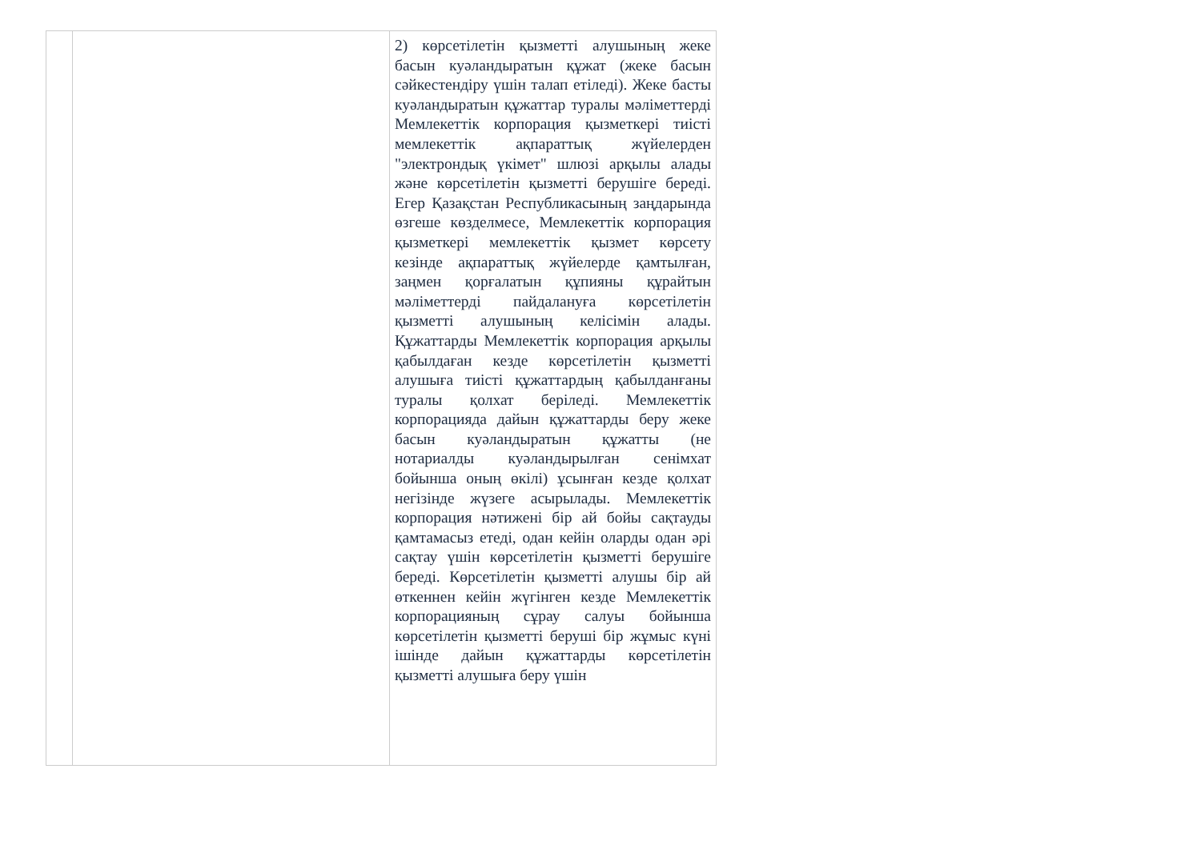| | | 2) көрсетілетін қызметті алушының жеке басын куәландыратын құжат (жеке басын сәйкестендіру үшін талап етіледі). Жеке басты куәландыратын құжаттар туралы мәліметтерді Мемлекеттік корпорация қызметкері тиісті мемлекеттік ақпараттық жүйелерден "электрондық үкімет" шлюзі арқылы алады және көрсетілетін қызметті берушіге береді. Егер Қазақстан Республикасының заңдарында өзгеше көзделмесе, Мемлекеттік корпорация қызметкері мемлекеттік қызмет көрсету кезінде ақпараттық жүйелерде қамтылған, заңмен қорғалатын құпияны құрайтын мәліметтерді пайдалануға көрсетілетін қызметті алушының келісімін алады. Құжаттарды Мемлекеттік корпорация арқылы қабылдаған кезде көрсетілетін қызметті алушыға тиісті құжаттардың қабылданғаны туралы қолхат беріледі. Мемлекеттік корпорацияда дайын құжаттарды беру жеке басын куәландыратын құжатты (не нотариалды куәландырылған сенімхат бойынша оның өкілі) ұсынған кезде қолхат негізінде жүзеге асырылады. Мемлекеттік корпорация нәтижені бір ай бойы сақтауды қамтамасыз етеді, одан кейін оларды одан әрі сақтау үшін көрсетілетін қызметті берушіге береді. Көрсетілетін қызметті алушы бір ай өткеннен кейін жүгінген кезде Мемлекеттік корпорацияның сұрау салуы бойынша көрсетілетін қызметті беруші бір жұмыс күні ішінде дайын құжаттарды көрсетілетін қызметті алушыға беру үшін |